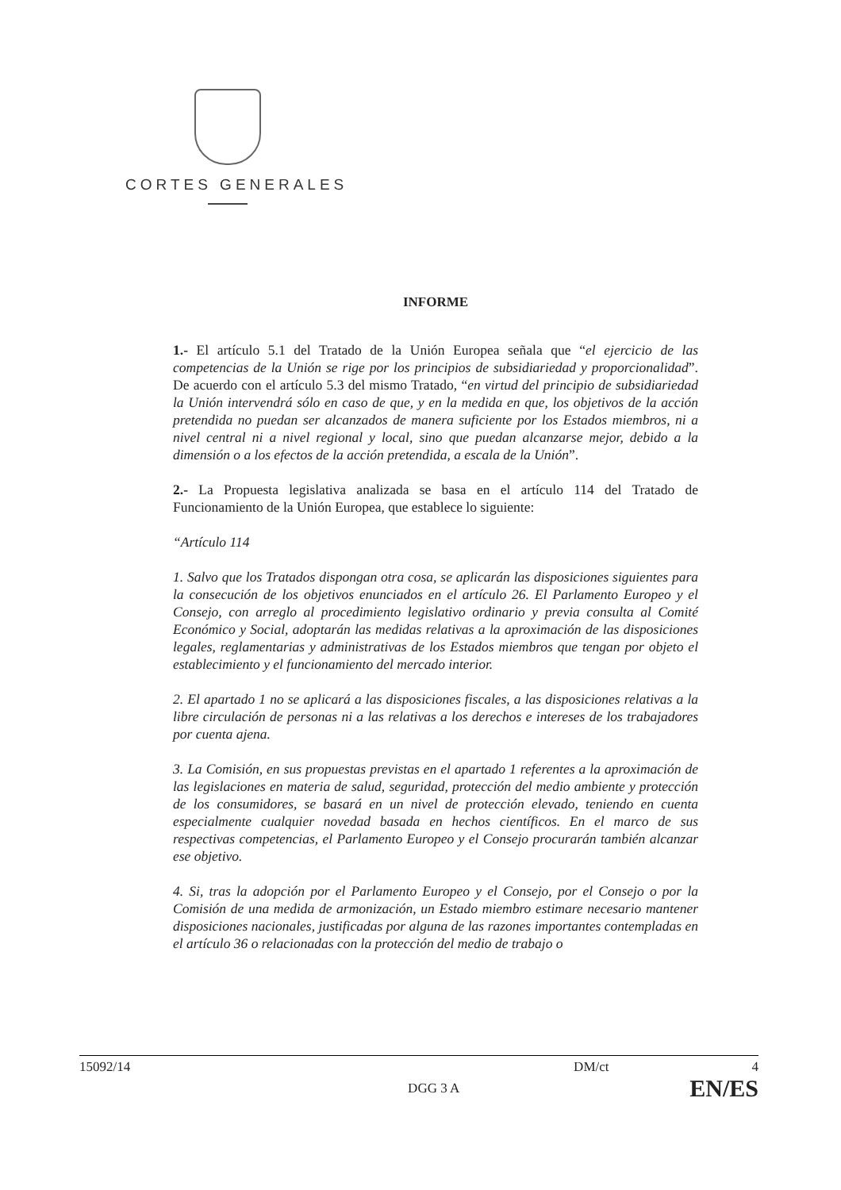CORTES GENERALES
INFORME
1.- El artículo 5.1 del Tratado de la Unión Europea señala que “el ejercicio de las competencias de la Unión se rige por los principios de subsidiariedad y proporcionalidad”. De acuerdo con el artículo 5.3 del mismo Tratado, “en virtud del principio de subsidiariedad la Unión intervendrá sólo en caso de que, y en la medida en que, los objetivos de la acción pretendida no puedan ser alcanzados de manera suficiente por los Estados miembros, ni a nivel central ni a nivel regional y local, sino que puedan alcanzarse mejor, debido a la dimensión o a los efectos de la acción pretendida, a escala de la Unión”.
2.- La Propuesta legislativa analizada se basa en el artículo 114 del Tratado de Funcionamiento de la Unión Europea, que establece lo siguiente:
“Artículo 114
1. Salvo que los Tratados dispongan otra cosa, se aplicarán las disposiciones siguientes para la consecución de los objetivos enunciados en el artículo 26. El Parlamento Europeo y el Consejo, con arreglo al procedimiento legislativo ordinario y previa consulta al Comité Económico y Social, adoptarán las medidas relativas a la aproximación de las disposiciones legales, reglamentarias y administrativas de los Estados miembros que tengan por objeto el establecimiento y el funcionamiento del mercado interior.
2. El apartado 1 no se aplicará a las disposiciones fiscales, a las disposiciones relativas a la libre circulación de personas ni a las relativas a los derechos e intereses de los trabajadores por cuenta ajena.
3. La Comisión, en sus propuestas previstas en el apartado 1 referentes a la aproximación de las legislaciones en materia de salud, seguridad, protección del medio ambiente y protección de los consumidores, se basará en un nivel de protección elevado, teniendo en cuenta especialmente cualquier novedad basada en hechos científicos. En el marco de sus respectivas competencias, el Parlamento Europeo y el Consejo procurarán también alcanzar ese objetivo.
4. Si, tras la adopción por el Parlamento Europeo y el Consejo, por el Consejo o por la Comisión de una medida de armonización, un Estado miembro estimare necesario mantener disposiciones nacionales, justificadas por alguna de las razones importantes contempladas en el artículo 36 o relacionadas con la protección del medio de trabajo o
15092/14 DM/ct 4
DGG 3 A EN/ES